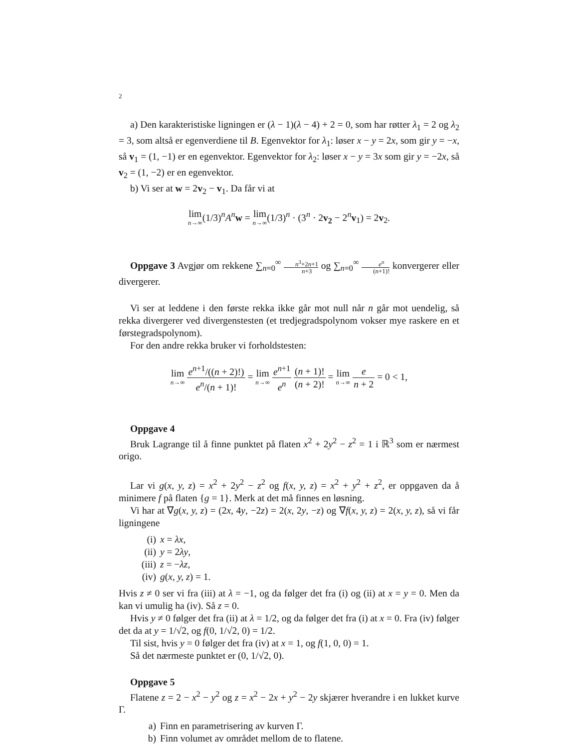2
a) Den karakteristiske ligningen er (λ − 1)(λ − 4) + 2 = 0, som har røtter λ<sub>1</sub> = 2 og λ<sub>2</sub> = 3, som altså er egenverdiene til B. Egenvektor for λ<sub>1</sub>: løser x − y = 2x, som gir y = −x, så v<sub>1</sub> = (1, −1) er en egenvektor. Egenvektor for λ<sub>2</sub>: løser x − y = 3x som gir y = −2x, så v<sub>2</sub> = (1, −2) er en egenvektor.
b) Vi ser at w = 2v<sub>2</sub> − v<sub>1</sub>. Da får vi at
lim n→∞(1/3)<sup>n</sup>A<sup>n</sup>w = lim n→∞(1/3)<sup>n</sup> · (3<sup>n</sup> · 2v<sub>2</sub> − 2<sup>n</sup>v<sub>1</sub>) = 2v<sub>2</sub>.
Oppgave 3 Avgjør om rekkene ∑<sub>n=0</sub><sup>∞</sup> n<sup>3</sup>+2n+1 n+3 og ∑<sub>n=0</sub><sup>∞</sup> e<sup>n</sup> (n+1)! konvergerer eller divergerer.
Vi ser at leddene i den første rekka ikke går mot null når n går mot uendelig, så rekka divergerer ved divergenstesten (et tredjegradspolynom vokser mye raskere en et førstegradspolynom).
For den andre rekka bruker vi forholdstesten:
lim n→∞ e<sup>n+1</sup>/((n + 2)!) e<sup>n</sup>/(n + 1)! = lim n→∞ e<sup>n+1</sup> e<sup>n</sup> (n + 1)! (n + 2)! = lim n→∞ e n + 2 = 0 < 1,
Oppgave 4
Bruk Lagrange til å finne punktet på flaten x<sup>2</sup> + 2y<sup>2</sup> − z<sup>2</sup> = 1 i ℝ<sup>3</sup> som er nærmest origo.
Lar vi g(x, y, z) = x<sup>2</sup> + 2y<sup>2</sup> − z<sup>2</sup> og f(x, y, z) = x<sup>2</sup> + y<sup>2</sup> + z<sup>2</sup>, er oppgaven da å minimere f på flaten {g = 1}. Merk at det må finnes en løsning.
Vi har at ∇g(x, y, z) = (2x, 4y, −2z) = 2(x, 2y, −z) og ∇f(x, y, z) = 2(x, y, z), så vi får ligningene
(i) x = λx,
(ii) y = 2λy,
(iii) z = −λz,
(iv) g(x, y, z) = 1.
Hvis z ≠ 0 ser vi fra (iii) at λ = −1, og da følger det fra (i) og (ii) at x = y = 0. Men da kan vi umulig ha (iv). Så z = 0.
Hvis y ≠ 0 følger det fra (ii) at λ = 1/2, og da følger det fra (i) at x = 0. Fra (iv) følger det da at y = 1/√2, og f(0, 1/√2, 0) = 1/2.
Til sist, hvis y = 0 følger det fra (iv) at x = 1, og f(1, 0, 0) = 1.
Så det nærmeste punktet er (0, 1/√2, 0).
Oppgave 5
Flatene z = 2 − x<sup>2</sup> − y<sup>2</sup> og z = x<sup>2</sup> − 2x + y<sup>2</sup> − 2y skjærer hverandre i en lukket kurve Γ.
a) Finn en parametrisering av kurven Γ.
b) Finn volumet av området mellom de to flatene.